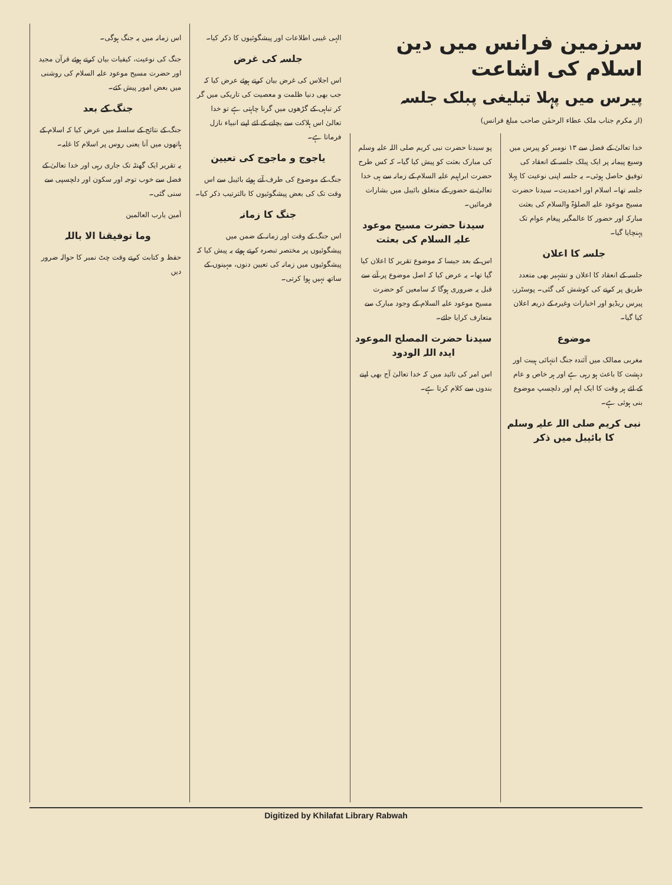سرزمین فرانس میں دین اسلام کی اشاعت
پیرس میں پہلا تبلیغی پبلک جلسہ
(از مکرم جناب ملک عطاء الرحمٰن صاحب مبلغ فرانس)
خدا تعالیٰ کے فضل سے ۱۳ نومبر کو پیرس میں وسیع پیمانہ پر ایک پبلک جلسہ کے انعقاد کی توفیق حاصل ہوئی۔ یہ جلسہ اپنی نوعیت کا پہلا جلسہ تھا۔ اسلام اور احمدیت۔ سیدنا حضرت مسیح موعود علیہ الصلوٰۃ والسلام کی بعثت مبارکہ اور حضور کا عالمگیر پیغام عوام تک پہنچایا گیا۔
جلسہ کا اعلان
جلسہ کے انعقاد کا اعلان و تشہیر بھی متعدد طریق پر کرنے کی کوشش کی گئی۔ پوسٹرز، پیرس ریڈیو اور اخبارات وغیرہ کے ذریعہ اعلان کیا گیا۔
موضوع
مغربی ممالک میں آئندہ جنگ انتہائی ہیبت اور دہشت کا باعث ہو رہی ہے اور ہر خاص و عام کے لئے ہر وقت کا ایک اہم اور دلچسپ موضوع بنی ہوئی ہے۔
نبی کریم صلی اللہ علیہ وسلم کا بائیبل میں ذکر
پو سیدنا حضرت نبی کریم صلی اللہ علیہ وسلم کی مبارک بعثت کو پیش کیا گیا۔ کہ کس طرح حضرت ابراہیم علیہ السلام کے زمانہ سے ہی خدا تعالیٰ نے حضور کے متعلق بائیبل میں بشارات فرمائیں۔
سیدنا حضرت مسیح موعود علیہ السلام کی بعثت
اس کے بعد جیسا کہ موضوع تقریر کا اعلان کیا گیا تھا۔ یہ عرض کیا کہ اصل موضوع پر آنے سے قبل یہ ضروری ہوگا کہ سامعین کو حضرت مسیح موعود علیہ السلام کے وجود مبارک سے متعارف کرایا جائے۔
سیدنا حضرت المصلح الموعود ایدہ اللہ الودود
اس امر کی تائید میں کہ خدا تعالیٰ آج بھی اپنے بندوں سے کلام کرتا ہے۔
الہی غیبی اطلاعات اور پیشگوئیوں کا ذکر کیا۔
جلسہ کی غرض
اس اجلاس کی غرض بیان کرتے ہوئے عرض کیا کہ جب بھی دنیا ظلمت و معصیت کی تاریکی میں گر کر تباہی کے گڑھوں میں گرنا چاہتی ہے تو خدا تعالیٰ اس ہلاکت سے بچانے کے لئے اپنے انبیاء نازل فرماتا ہے۔
یاجوج و ماجوج کی تعیین
جنگ کے موضوع کی طرف آتے ہوئے بائیبل سے اس وقت تک کی بعض پیشگوئیوں کا بالترتیب ذکر کیا۔
جنگ کا زمانہ
اس جنگ کے وقت اور زمانہ کے ضمن میں پیشگوئیوں پر مختصر تبصرہ کرتے ہوئے یہ پیش کیا کہ پیشگوئیوں میں زمانہ کی تعیین دنوں، مہینوں کے ساتھ نہیں ہوا کرتی۔
اس زمانہ میں یہ جنگ ہوگی۔
جنگ کی نوعیت، کیفیات بیان کرتے ہوئے قرآن مجید اور حضرت مسیح موعود علیہ السلام کی روشنی میں بعض امور پیش کئے۔
جنگ کے بعد
جنگ کے نتائج کے سلسلہ میں عرض کیا کہ اسلام کے ہاتھوں میں آنا یعنی روس پر اسلام کا غلبہ۔
یہ تقریر ایک گھنٹہ تک جاری رہی اور خدا تعالیٰ کے فضل سے خوب توجہ اور سکون اور دلچسپی سے سنی گئی۔
آمین یارب العالمین
وما توفیقنا الا باللہ
حفظ و کتابت کرتے وقت چٹ نمبر کا حوالہ ضرور دیں
Digitized by Khilafat Library Rabwah